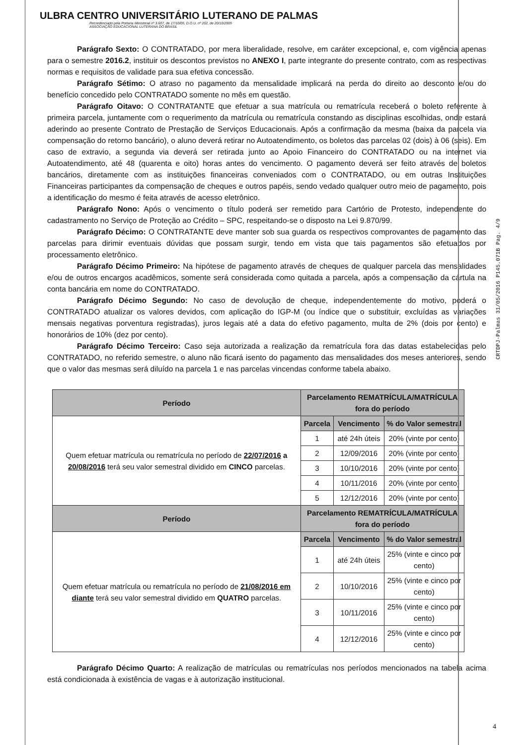ULBRA CENTRO UNIVERSITÁRIO LUTERANO DE PALMAS
Recredenciado pela Portaria Ministerial nº 3.607, de 17/10/05, D.O.U. nº 202, de 20/10/2005
ASSOCIAÇÃO EDUCACIONAL LUTERANA DO BRASIL
Parágrafo Sexto: O CONTRATADO, por mera liberalidade, resolve, em caráter excepcional, e, com vigência apenas para o semestre 2016.2, instituir os descontos previstos no ANEXO I, parte integrante do presente contrato, com as respectivas normas e requisitos de validade para sua efetiva concessão.
Parágrafo Sétimo: O atraso no pagamento da mensalidade implicará na perda do direito ao desconto e/ou do benefício concedido pelo CONTRATADO somente no mês em questão.
Parágrafo Oitavo: O CONTRATANTE que efetuar a sua matrícula ou rematrícula receberá o boleto referente à primeira parcela, juntamente com o requerimento da matrícula ou rematrícula constando as disciplinas escolhidas, onde estará aderindo ao presente Contrato de Prestação de Serviços Educacionais. Após a confirmação da mesma (baixa da parcela via compensação do retorno bancário), o aluno deverá retirar no Autoatendimento, os boletos das parcelas 02 (dois) à 06 (seis). Em caso de extravio, a segunda via deverá ser retirada junto ao Apoio Financeiro do CONTRATADO ou na internet via Autoatendimento, até 48 (quarenta e oito) horas antes do vencimento. O pagamento deverá ser feito através de boletos bancários, diretamente com as instituições financeiras conveniados com o CONTRATADO, ou em outras Instituições Financeiras participantes da compensação de cheques e outros papéis, sendo vedado qualquer outro meio de pagamento, pois a identificação do mesmo é feita através de acesso eletrônico.
Parágrafo Nono: Após o vencimento o título poderá ser remetido para Cartório de Protesto, independente do cadastramento no Serviço de Proteção ao Crédito – SPC, respeitando-se o disposto na Lei 9.870/99.
Parágrafo Décimo: O CONTRATANTE deve manter sob sua guarda os respectivos comprovantes de pagamento das parcelas para dirimir eventuais dúvidas que possam surgir, tendo em vista que tais pagamentos são efetuados por processamento eletrônico.
Parágrafo Décimo Primeiro: Na hipótese de pagamento através de cheques de qualquer parcela das mensalidades e/ou de outros encargos acadêmicos, somente será considerada como quitada a parcela, após a compensação da cártula na conta bancária em nome do CONTRATADO.
Parágrafo Décimo Segundo: No caso de devolução de cheque, independentemente do motivo, poderá o CONTRATADO atualizar os valores devidos, com aplicação do IGP-M (ou índice que o substituir, excluídas as variações mensais negativas porventura registradas), juros legais até a data do efetivo pagamento, multa de 2% (dois por cento) e honorários de 10% (dez por cento).
Parágrafo Décimo Terceiro: Caso seja autorizada a realização da rematrícula fora das datas estabelecidas pelo CONTRATADO, no referido semestre, o aluno não ficará isento do pagamento das mensalidades dos meses anteriores, sendo que o valor das mesmas será diluído na parcela 1 e nas parcelas vincendas conforme tabela abaixo.
| Período | Parcelamento REMATRÍCULA/MATRÍCULA fora do período | | |
| --- | --- | --- | --- |
| Quem efetuar matrícula ou rematrícula no período de 22/07/2016 a 20/08/2016 terá seu valor semestral dividido em CINCO parcelas. | Parcela | Vencimento | % do Valor semestral |
| | 1 | até 24h úteis | 20% (vinte por cento) |
| | 2 | 12/09/2016 | 20% (vinte por cento) |
| | 3 | 10/10/2016 | 20% (vinte por cento) |
| | 4 | 10/11/2016 | 20% (vinte por cento) |
| | 5 | 12/12/2016 | 20% (vinte por cento) |
| Período | Parcelamento REMATRÍCULA/MATRÍCULA fora do período | | |
| Quem efetuar matrícula ou rematrícula no período de 21/08/2016 em diante terá seu valor semestral dividido em QUATRO parcelas. | Parcela | Vencimento | % do Valor semestral |
| | 1 | até 24h úteis | 25% (vinte e cinco por cento) |
| | 2 | 10/10/2016 | 25% (vinte e cinco por cento) |
| | 3 | 10/11/2016 | 25% (vinte e cinco por cento) |
| | 4 | 12/12/2016 | 25% (vinte e cinco por cento) |
Parágrafo Décimo Quarto: A realização de matrículas ou rematrículas nos períodos mencionados na tabela acima está condicionada à existência de vagas e à autorização institucional.
CRTDPJ-Palmas 31/05/2016 P145.071B Pag. 4/9
4